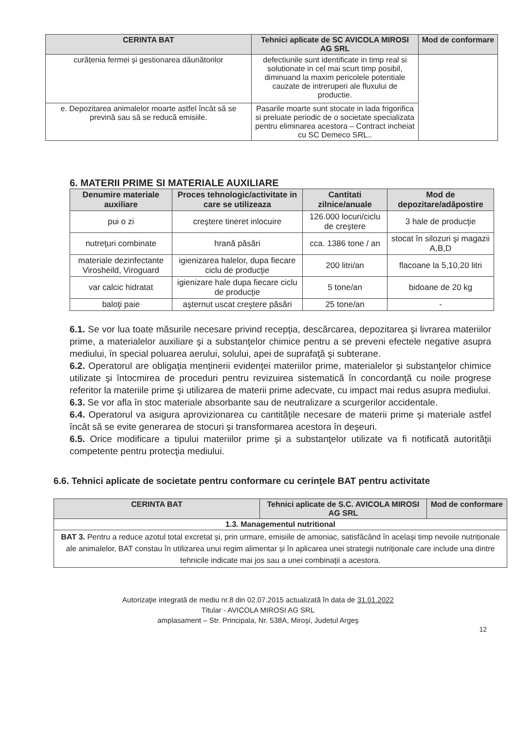| CERINTA BAT | Tehnici aplicate de SC AVICOLA MIROSI AG SRL | Mod de conformare |
| --- | --- | --- |
| curățenia fermei și gestionarea dăunătorilor | defectiunile sunt identificate in timp real si solutionate in cel mai scurt timp posibil, diminuand la maxim pericolele potentiale cauzate de intreruperi ale fluxului de productie. | |
| e. Depozitarea animalelor moarte astfel încât să se prevină sau să se reducă emisiile. | Pasarile moarte sunt stocate in lada frigorifica si preluate periodic de o societate specializata pentru eliminarea acestora – Contract incheiat cu SC Demeco SRL.. | |
6. MATERII PRIME SI MATERIALE AUXILIARE
| Denumire materiale auxiliare | Proces tehnologic/activitate in care se utilizeaza | Cantitati zilnice/anuale | Mod de depozitare/adăpostire |
| --- | --- | --- | --- |
| pui o zi | creştere tineret inlocuire | 126.000 locuri/ciclu de creştere | 3 hale de producţie |
| nutreţuri combinate | hrană păsări | cca. 1386 tone / an | stocat în silozuri şi magazii A,B,D |
| materiale dezinfectante Virosheild, Viroguard | igienizarea halelor, dupa fiecare ciclu de producţie | 200 litri/an | flacoane la 5,10,20 litri |
| var calcic hidratat | igienizare hale dupa fiecare ciclu de producţie | 5 tone/an | bidoane de 20 kg |
| baloţi paie | aşternut uscat creştere păsări | 25 tone/an | - |
6.1. Se vor lua toate măsurile necesare privind recepţia, descărcarea, depozitarea şi livrarea materiilor prime, a materialelor auxiliare şi a substanţelor chimice pentru a se preveni efectele negative asupra mediului, în special poluarea aerului, solului, apei de suprafaţă şi subterane.
6.2. Operatorul are obligaţia menţinerii evidenţei materiilor prime, materialelor şi substanţelor chimice utilizate şi întocmirea de proceduri pentru revizuirea sistematică în concordanţă cu noile progrese referitor la materiile prime şi utilizarea de materii prime adecvate, cu impact mai redus asupra mediului.
6.3. Se vor afla în stoc materiale absorbante sau de neutralizare a scurgerilor accidentale.
6.4. Operatorul va asigura aprovizionarea cu cantităţile necesare de materii prime şi materiale astfel încât să se evite generarea de stocuri şi transformarea acestora în deşeuri.
6.5. Orice modificare a tipului materiilor prime şi a substanţelor utilizate va fi notificată autorităţii competente pentru protecţia mediului.
6.6. Tehnici aplicate de societate pentru conformare cu cerinţele BAT pentru activitate
| CERINTA BAT | Tehnici aplicate de S.C. AVICOLA MIROSI AG SRL | Mod de conformare |
| --- | --- | --- |
| 1.3. Managementul nutritional | | |
| BAT 3. Pentru a reduce azotul total excretat și, prin urmare, emisiile de amoniac, satisfăcând în același timp nevoile nutriționale ale animalelor, BAT constau în utilizarea unui regim alimentar și în aplicarea unei strategii nutriționale care include una dintre tehnicile indicate mai jos sau a unei combinații a acestora. | | |
Autorizaţie integrată de mediu nr.8 din 02.07.2015 actualizată în data de 31.01.2022
Titular - AVICOLA MIROSI AG SRL
amplasament – Str. Principala, Nr. 538A, Miroşi, Judetul Argeş
12